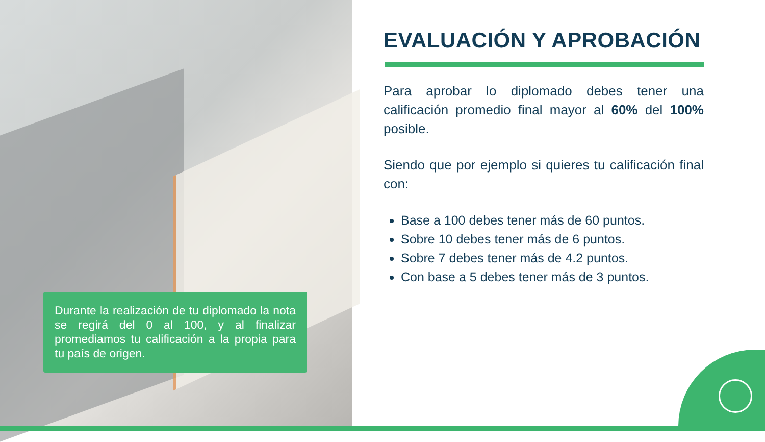Durante la realización de tu diplomado la nota se regirá del 0 al 100, y al finalizar promediamos tu calificación a la propia para tu país de origen.
EVALUACIÓN Y APROBACIÓN
Para aprobar lo diplomado debes tener una calificación promedio final mayor al 60% del 100% posible.
Siendo que por ejemplo si quieres tu calificación final con:
Base a 100 debes tener más de 60 puntos.
Sobre 10 debes tener más de 6 puntos.
Sobre 7 debes tener más de 4.2 puntos.
Con base a 5 debes tener más de 3 puntos.